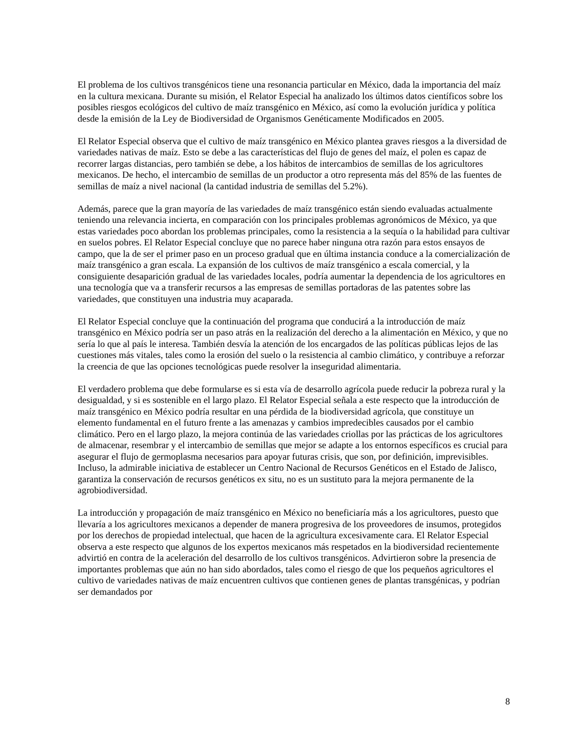El problema de los cultivos transgénicos tiene una resonancia particular en México, dada la importancia del maíz en la cultura mexicana. Durante su misión, el Relator Especial ha analizado los últimos datos científicos sobre los posibles riesgos ecológicos del cultivo de maíz transgénico en México, así como la evolución jurídica y política desde la emisión de la Ley de Biodiversidad de Organismos Genéticamente Modificados en 2005.
El Relator Especial observa que el cultivo de maíz transgénico en México plantea graves riesgos a la diversidad de variedades nativas de maíz. Esto se debe a las características del flujo de genes del maíz, el polen es capaz de recorrer largas distancias, pero también se debe, a los hábitos de intercambios de semillas de los agricultores mexicanos. De hecho, el intercambio de semillas de un productor a otro representa más del 85% de las fuentes de semillas de maíz a nivel nacional (la cantidad industria de semillas del 5.2%).
Además, parece que la gran mayoría de las variedades de maíz transgénico están siendo evaluadas actualmente teniendo una relevancia incierta, en comparación con los principales problemas agronómicos de México, ya que estas variedades poco abordan los problemas principales, como la resistencia a la sequía o la habilidad para cultivar en suelos pobres. El Relator Especial concluye que no parece haber ninguna otra razón para estos ensayos de campo, que la de ser el primer paso en un proceso gradual que en última instancia conduce a la comercialización de maíz transgénico a gran escala. La expansión de los cultivos de maíz transgénico a escala comercial, y la consiguiente desaparición gradual de las variedades locales, podría aumentar la dependencia de los agricultores en una tecnología que va a transferir recursos a las empresas de semillas portadoras de las patentes sobre las variedades, que constituyen una industria muy acaparada.
El Relator Especial concluye que la continuación del programa que conducirá a la introducción de maíz transgénico en México podría ser un paso atrás en la realización del derecho a la alimentación en México, y que no sería lo que al país le interesa. También desvía la atención de los encargados de las políticas públicas lejos de las cuestiones más vitales, tales como la erosión del suelo o la resistencia al cambio climático, y contribuye a reforzar la creencia de que las opciones tecnológicas puede resolver la inseguridad alimentaria.
El verdadero problema que debe formularse es si esta vía de desarrollo agrícola puede reducir la pobreza rural y la desigualdad, y si es sostenible en el largo plazo. El Relator Especial señala a este respecto que la introducción de maíz transgénico en México podría resultar en una pérdida de la biodiversidad agrícola, que constituye un elemento fundamental en el futuro frente a las amenazas y cambios impredecibles causados por el cambio climático. Pero en el largo plazo, la mejora continúa de las variedades criollas por las prácticas de los agricultores de almacenar, resembrar y el intercambio de semillas que mejor se adapte a los entornos específicos es crucial para asegurar el flujo de germoplasma necesarios para apoyar futuras crisis, que son, por definición, imprevisibles. Incluso, la admirable iniciativa de establecer un Centro Nacional de Recursos Genéticos en el Estado de Jalisco, garantiza la conservación de recursos genéticos ex situ, no es un sustituto para la mejora permanente de la agrobiodiversidad.
La introducción y propagación de maíz transgénico en México no beneficiaría más a los agricultores, puesto que llevaría a los agricultores mexicanos a depender de manera progresiva de los proveedores de insumos, protegidos por los derechos de propiedad intelectual, que hacen de la agricultura excesivamente cara. El Relator Especial observa a este respecto que algunos de los expertos mexicanos más respetados en la biodiversidad recientemente advirtió en contra de la aceleración del desarrollo de los cultivos transgénicos. Advirtieron sobre la presencia de importantes problemas que aún no han sido abordados, tales como el riesgo de que los pequeños agricultores el cultivo de variedades nativas de maíz encuentren cultivos que contienen genes de plantas transgénicas, y podrían ser demandados por
8